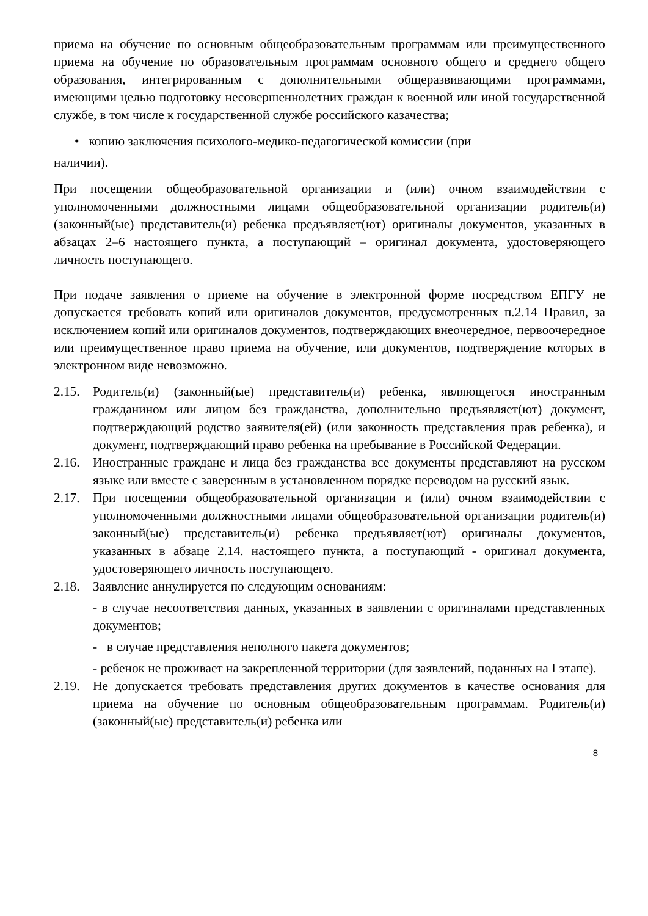приема на обучение по основным общеобразовательным программам или преимущественного приема на обучение по образовательным программам основного общего и среднего общего образования, интегрированным с дополнительными общеразвивающими программами, имеющими целью подготовку несовершеннолетних граждан к военной или иной государственной службе, в том числе к государственной службе российского казачества;
• копию заключения психолого-медико-педагогической комиссии (при
наличии).
При посещении общеобразовательной организации и (или) очном взаимодействии с уполномоченными должностными лицами общеобразовательной организации родитель(и) (законный(ые) представитель(и) ребенка предъявляет(ют) оригиналы документов, указанных в абзацах 2–6 настоящего пункта, а поступающий – оригинал документа, удостоверяющего личность поступающего.
При подаче заявления о приеме на обучение в электронной форме посредством ЕПГУ не допускается требовать копий или оригиналов документов, предусмотренных п.2.14 Правил, за исключением копий или оригиналов документов, подтверждающих внеочередное, первоочередное или преимущественное право приема на обучение, или документов, подтверждение которых в электронном виде невозможно.
2.15. Родитель(и) (законный(ые) представитель(и) ребенка, являющегося иностранным гражданином или лицом без гражданства, дополнительно предъявляет(ют) документ, подтверждающий родство заявителя(ей) (или законность представления прав ребенка), и документ, подтверждающий право ребенка на пребывание в Российской Федерации.
2.16. Иностранные граждане и лица без гражданства все документы представляют на русском языке или вместе с заверенным в установленном порядке переводом на русский язык.
2.17. При посещении общеобразовательной организации и (или) очном взаимодействии с уполномоченными должностными лицами общеобразовательной организации родитель(и) законный(ые) представитель(и) ребенка предъявляет(ют) оригиналы документов, указанных в абзаце 2.14. настоящего пункта, а поступающий - оригинал документа, удостоверяющего личность поступающего.
2.18. Заявление аннулируется по следующим основаниям:
- в случае несоответствия данных, указанных в заявлении с оригиналами представленных документов;
- в случае представления неполного пакета документов;
- ребенок не проживает на закрепленной территории (для заявлений, поданных на I этапе).
2.19. Не допускается требовать представления других документов в качестве основания для приема на обучение по основным общеобразовательным программам. Родитель(и) (законный(ые) представитель(и) ребенка или
8